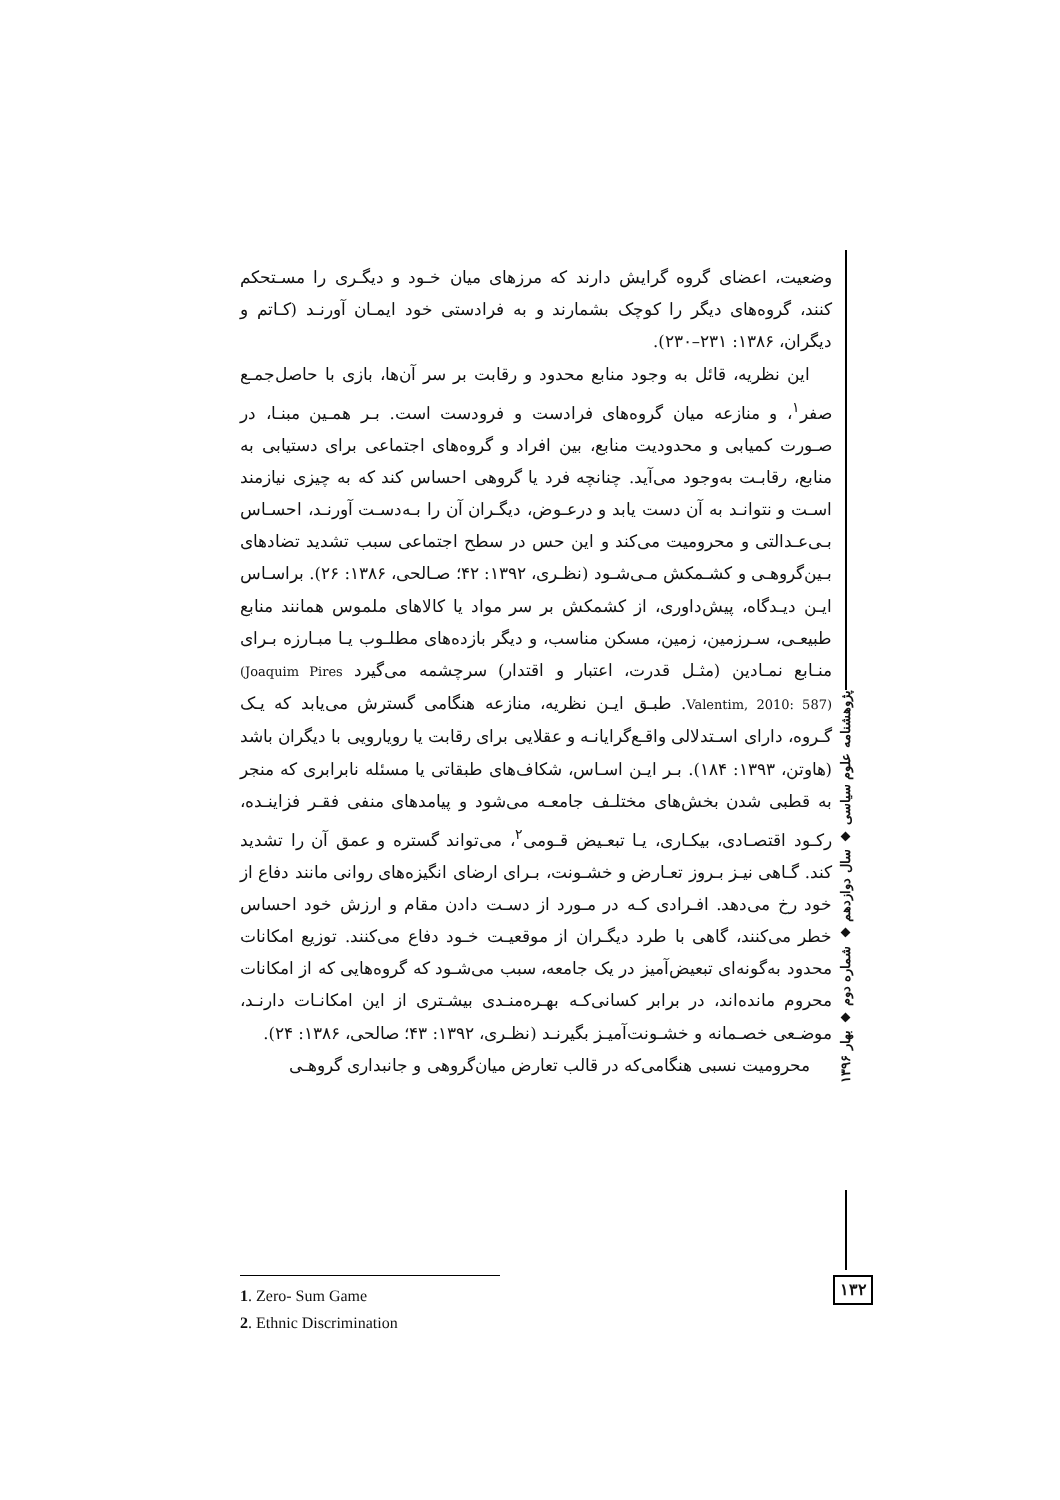وضعیت، اعضای گروه گرایش دارند که مرزهای میان خـود و دیگـری را مسـتحکم کنند، گروه‌های دیگر را کوچک بشمارند و به فرادستی خود ایمـان آورنـد (کـاتم و دیگران، ۱۳۸۶: ۲۳۱–۲۳۰).
این نظریه، قائل به وجود منابع محدود و رقابت بر سر آن‌ها، بازی با حاصل‌جمـع صفر<sup>۱</sup>، و منازعه میان گروه‌های فرادست و فرودست است. بـر همـین مبنـا، در صـورت کمیابی و محدودیت منابع، بین افراد و گروه‌های اجتماعی برای دستیابی به منابع، رقابـت به‌وجود می‌آید. چنانچه فرد یا گروهی احساس کند که به چیزی نیازمند اسـت و نتوانـد به آن دست یابد و درعـوض، دیگـران آن را بـه‌دسـت آورنـد، احسـاس بـی‌عـدالتی و محرومیت می‌کند و این حس در سطح اجتماعی سبب تشدید تضادهای بـین‌گروهـی و کشـمکش مـی‌شـود (نظـری، ۱۳۹۲: ۴۲؛ صـالحی، ۱۳۸۶: ۲۶). براسـاس ایـن دیـدگاه، پیش‌داوری، از کشمکش بر سر مواد یا کالاهای ملموس همانند منابع طبیعـی، سـرزمین، زمین، مسکن مناسب، و دیگر بازده‌های مطلـوب یـا مبـارزه بـرای منـابع نمـادین (مثـل قدرت، اعتبار و اقتدار) سرچشمه می‌گیرد (Joaquim Pires Valentim, 2010: 587). طبـق ایـن نظریه، منازعه هنگامی گسترش می‌یابد که یـک گـروه، دارای اسـتدلالی واقـع‌گرایانـه و عقلایی برای رقابت یا رویارویی با دیگران باشد (هاوتن، ۱۳۹۳: ۱۸۴). بـر ایـن اسـاس، شکاف‌های طبقاتی یا مسئله نابرابری که منجر به قطبی شدن بخش‌های مختلـف جامعـه می‌شود و پیامدهای منفی فقـر فزاینـده، رکـود اقتصـادی، بیکـاری، یـا تبعـیض قـومی<sup>۲</sup>، می‌تواند گستره و عمق آن را تشدید کند. گـاهی نیـز بـروز تعـارض و خشـونت، بـرای ارضای انگیزه‌های روانی مانند دفاع از خود رخ می‌دهد. افـرادی کـه در مـورد از دسـت دادن مقام و ارزش خود احساس خطر می‌کنند، گاهی با طرد دیگـران از موقعیـت خـود دفاع می‌کنند. توزیع امکانات محدود به‌گونه‌ای تبعیض‌آمیز در یک جامعه، سبب می‌شـود که گروه‌هایی که از امکانات محروم مانده‌اند، در برابر کسانی‌کـه بهـره‌منـدی بیشـتری از این امکانـات دارنـد، موضـعی خصـمانه و خشـونت‌آمیـز بگیرنـد (نظـری، ۱۳۹۲: ۴۳؛ صالحی، ۱۳۸۶: ۲۴).
محرومیت نسبی هنگامی‌که در قالب تعارض میان‌گروهی و جانبداری گروهـی
پژوهشنامه علوم سیاسی ◆ سال دوازدهم ◆ شماره دوم ◆ بهار ۱۳۹۶
۱۳۲
1. Zero- Sum Game
2. Ethnic Discrimination